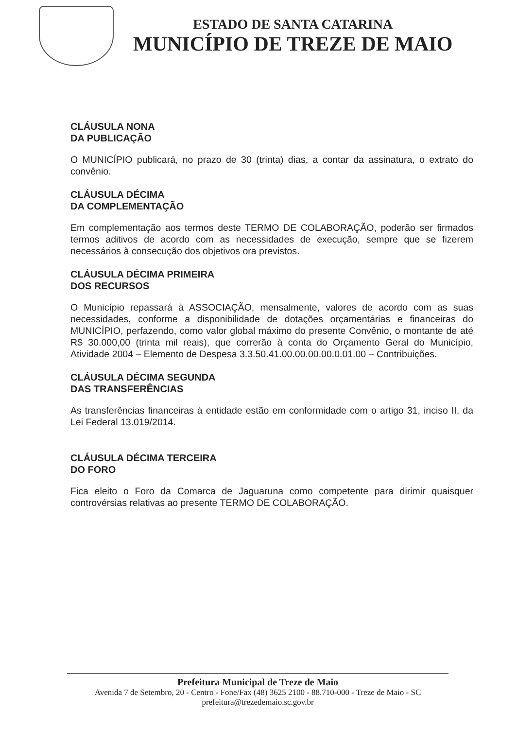ESTADO DE SANTA CATARINA
MUNICÍPIO DE TREZE DE MAIO
CLÁUSULA NONA
DA PUBLICAÇÃO
O MUNICÍPIO publicará, no prazo de 30 (trinta) dias, a contar da assinatura, o extrato do convênio.
CLÁUSULA DÉCIMA
DA COMPLEMENTAÇÃO
Em complementação aos termos deste TERMO DE COLABORAÇÃO, poderão ser firmados termos aditivos de acordo com as necessidades de execução, sempre que se fizerem necessários à consecução dos objetivos ora previstos.
CLÁUSULA DÉCIMA PRIMEIRA
DOS RECURSOS
O Município repassará à ASSOCIAÇÃO, mensalmente, valores de acordo com as suas necessidades, conforme a disponibilidade de dotações orçamentárias e financeiras do MUNICÍPIO, perfazendo, como valor global máximo do presente Convênio, o montante de até R$ 30.000,00 (trinta mil reais), que correrão à conta do Orçamento Geral do Município, Atividade 2004 – Elemento de Despesa 3.3.50.41.00.00.00.00.0.01.00 – Contribuições.
CLÁUSULA DÉCIMA SEGUNDA
DAS TRANSFERÊNCIAS
As transferências financeiras à entidade estão em conformidade com o artigo 31, inciso II, da Lei Federal 13.019/2014.
CLÁUSULA DÉCIMA TERCEIRA
DO FORO
Fica eleito o Foro da Comarca de Jaguaruna como competente para dirimir quaisquer controvérsias relativas ao presente TERMO DE COLABORAÇÃO.
Prefeitura Municipal de Treze de Maio
Avenida 7 de Setembro, 20 - Centro - Fone/Fax (48) 3625 2100 - 88.710-000 - Treze de Maio - SC
prefeitura@trezedemaio.sc.gov.br